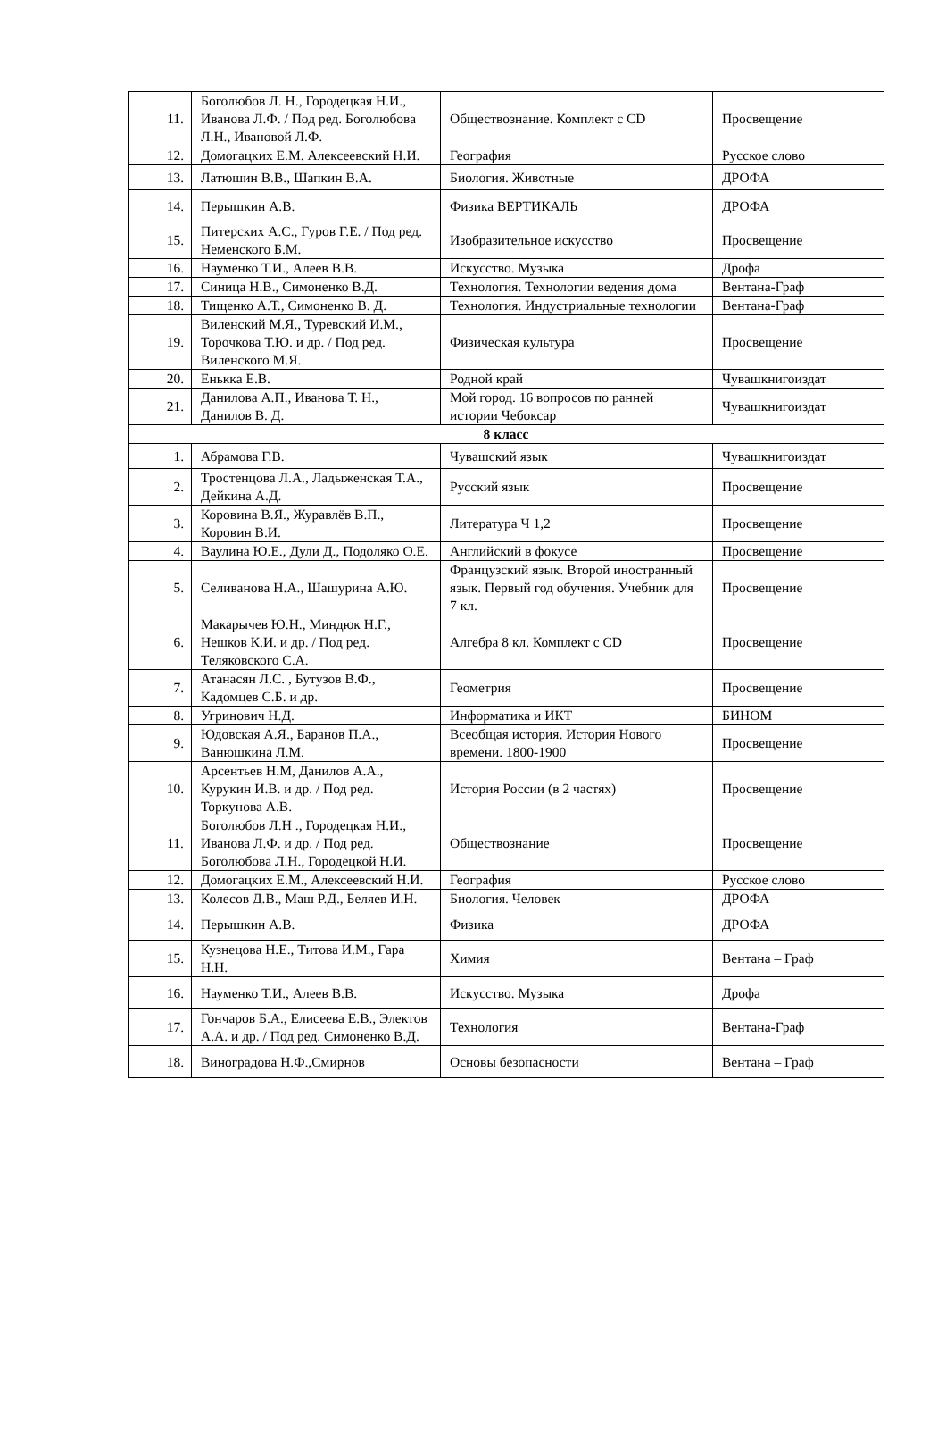| 11. | Боголюбов Л. Н., Городецкая Н.И., Иванова Л.Ф. / Под ред. Боголюбова Л.Н., Ивановой Л.Ф. | Обществознание. Комплект с CD | Просвещение |
| 12. | Домогацких Е.М. Алексеевский Н.И. | География | Русское слово |
| 13. | Латюшин В.В., Шапкин В.А. | Биология. Животные | ДРОФА |
| 14. | Перышкин А.В. | Физика ВЕРТИКАЛЬ | ДРОФА |
| 15. | Питерских А.С., Гуров Г.Е. / Под ред. Неменского Б.М. | Изобразительное искусство | Просвещение |
| 16. | Науменко Т.И., Алеев В.В. | Искусство. Музыка | Дрофа |
| 17. | Синица Н.В., Симоненко В.Д. | Технология. Технологии ведения дома | Вентана-Граф |
| 18. | Тищенко А.Т., Симоненко В. Д. | Технология. Индустриальные технологии | Вентана-Граф |
| 19. | Виленский М.Я., Туревский И.М., Торочкова Т.Ю. и др. / Под ред. Виленского М.Я. | Физическая культура | Просвещение |
| 20. | Енькка Е.В. | Родной край | Чувашкнигоиздат |
| 21. | Данилова А.П., Иванова Т. Н., Данилов В. Д. | Мой город. 16 вопросов по ранней истории Чебоксар | Чувашкнигоиздат |
| 8 класс | | | |
| 1. | Абрамова Г.В. | Чувашский язык | Чувашкнигоиздат |
| 2. | Тростенцова Л.А., Ладыженская Т.А., Дейкина А.Д. | Русский язык | Просвещение |
| 3. | Коровина В.Я., Журавлёв В.П., Коровин В.И. | Литература Ч 1,2 | Просвещение |
| 4. | Ваулина Ю.Е., Дули Д., Подоляко О.Е. | Английский в фокусе | Просвещение |
| 5. | Селиванова Н.А., Шашурина А.Ю. | Французский язык. Второй иностранный язык. Первый год обучения. Учебник для 7 кл. | Просвещение |
| 6. | Макарычев Ю.Н., Миндюк Н.Г., Нешков К.И. и др. / Под ред. Теляковского С.А. | Алгебра 8 кл. Комплект с CD | Просвещение |
| 7. | Атанасян Л.С. , Бутузов В.Ф., Кадомцев С.Б. и др. | Геометрия | Просвещение |
| 8. | Угринович Н.Д. | Информатика и ИКТ | БИНОМ |
| 9. | Юдовская А.Я., Баранов П.А., Ванюшкина Л.М. | Всеобщая история. История Нового времени. 1800-1900 | Просвещение |
| 10. | Арсентьев Н.М, Данилов А.А., Курукин И.В. и др. / Под ред. Торкунова А.В. | История России (в 2 частях) | Просвещение |
| 11. | Боголюбов Л.Н ., Городецкая Н.И., Иванова Л.Ф. и др. / Под ред. Боголюбова Л.Н., Городецкой Н.И. | Обществознание | Просвещение |
| 12. | Домогацких Е.М., Алексеевский Н.И. | География | Русское слово |
| 13. | Колесов Д.В., Маш Р.Д., Беляев И.Н. | Биология. Человек | ДРОФА |
| 14. | Перышкин А.В. | Физика | ДРОФА |
| 15. | Кузнецова Н.Е., Титова И.М., Гара Н.Н. | Химия | Вентана – Граф |
| 16. | Науменко Т.И., Алеев В.В. | Искусство. Музыка | Дрофа |
| 17. | Гончаров Б.А., Елисеева Е.В., Электов А.А. и др. / Под ред. Симоненко В.Д. | Технология | Вентана-Граф |
| 18. | Виноградова Н.Ф.,Смирнов | Основы безопасности | Вентана – Граф |